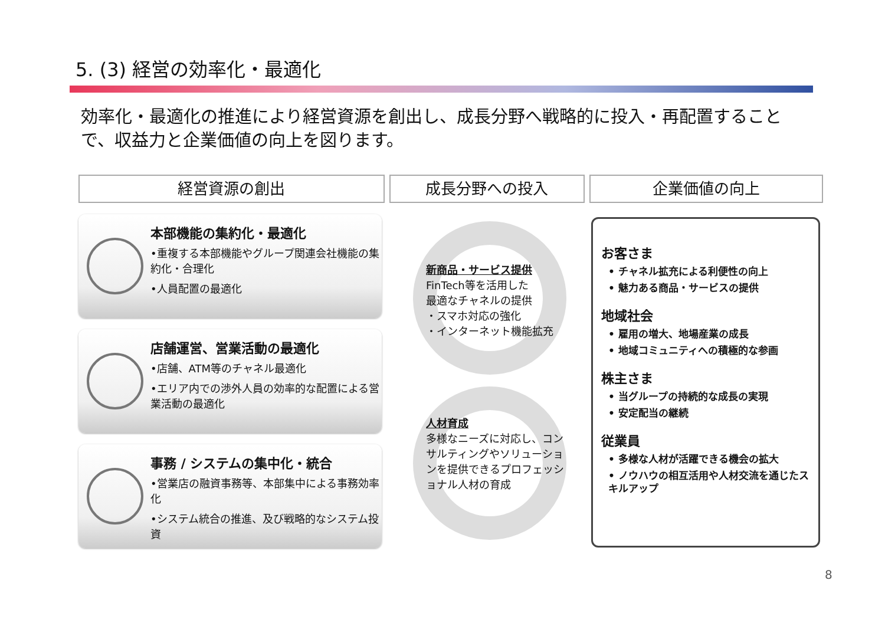5. (3) 経営の効率化・最適化
効率化・最適化の推進により経営資源を創出し、成長分野へ戦略的に投入・再配置することで、収益力と企業価値の向上を図ります。
経営資源の創出 成長分野への投入 企業価値の向上
本部機能の集約化・最適化
•重複する本部機能やグループ関連会社機能の集約化・合理化
•人員配置の最適化
店舗運営、営業活動の最適化
•店舗、ATM等のチャネル最適化
•エリア内での渉外人員の効率的な配置による営業活動の最適化
事務 / システムの集中化・統合
•営業店の融資事務等、本部集中による事務効率化
•システム統合の推進、及び戦略的なシステム投資
新商品・サービス提供
FinTech等を活用した
最適なチャネルの提供
・スマホ対応の強化
・インターネット機能拡充
人材育成
多様なニーズに対応し、コンサルティングやソリューションを提供できるプロフェッショナル人材の育成
お客さま
• チャネル拡充による利便性の向上
• 魅力ある商品・サービスの提供
地域社会
• 雇用の増大、地場産業の成長
• 地域コミュニティへの積極的な参画
株主さま
• 当グループの持続的な成長の実現
• 安定配当の継続
従業員
• 多様な人材が活躍できる機会の拡大
• ノウハウの相互活用や人材交流を通じたスキルアップ
8